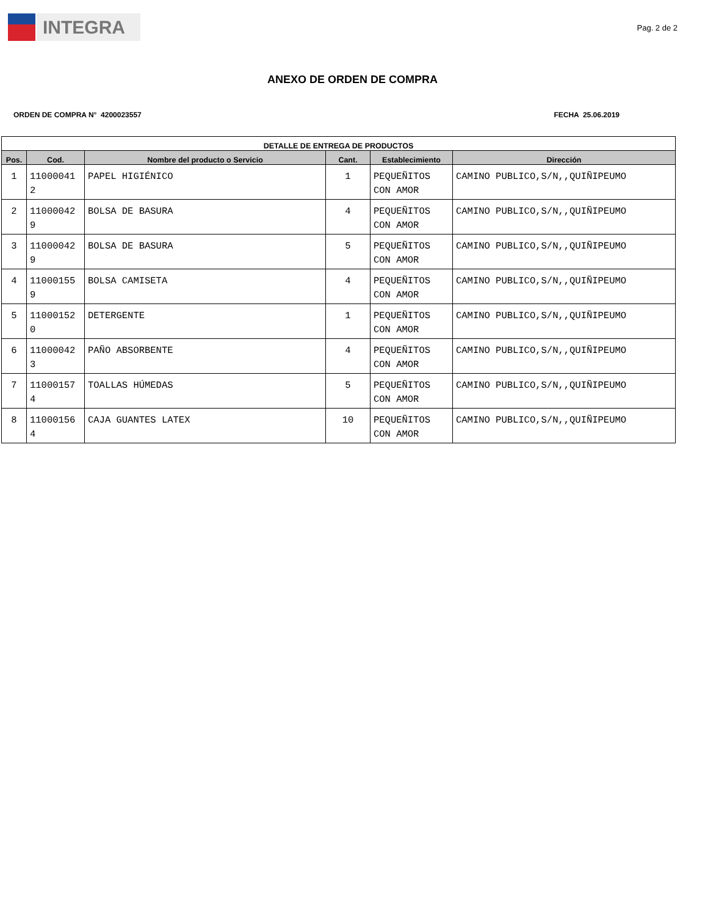INTEGRA
Pag. 2 de 2
ANEXO DE ORDEN DE COMPRA
ORDEN DE COMPRA N° 4200023557 FECHA 25.06.2019
| DETALLE DE ENTREGA DE PRODUCTOS | | | | | |
| --- | --- | --- | --- | --- | --- |
| Pos. | Cod. | Nombre del producto o Servicio | Cant. | Establecimiento | Dirección |
| 1 | 11000041 2 | PAPEL HIGIÉNICO | 1 | PEQUEÑITOS CON AMOR | CAMINO PUBLICO,S/N,,QUIÑIPEUMO |
| 2 | 11000042 9 | BOLSA DE BASURA | 4 | PEQUEÑITOS CON AMOR | CAMINO PUBLICO,S/N,,QUIÑIPEUMO |
| 3 | 11000042 9 | BOLSA DE BASURA | 5 | PEQUEÑITOS CON AMOR | CAMINO PUBLICO,S/N,,QUIÑIPEUMO |
| 4 | 11000155 9 | BOLSA CAMISETA | 4 | PEQUEÑITOS CON AMOR | CAMINO PUBLICO,S/N,,QUIÑIPEUMO |
| 5 | 11000152 0 | DETERGENTE | 1 | PEQUEÑITOS CON AMOR | CAMINO PUBLICO,S/N,,QUIÑIPEUMO |
| 6 | 11000042 3 | PAÑO ABSORBENTE | 4 | PEQUEÑITOS CON AMOR | CAMINO PUBLICO,S/N,,QUIÑIPEUMO |
| 7 | 11000157 4 | TOALLAS HÚMEDAS | 5 | PEQUEÑITOS CON AMOR | CAMINO PUBLICO,S/N,,QUIÑIPEUMO |
| 8 | 11000156 4 | CAJA GUANTES LATEX | 10 | PEQUEÑITOS CON AMOR | CAMINO PUBLICO,S/N,,QUIÑIPEUMO |